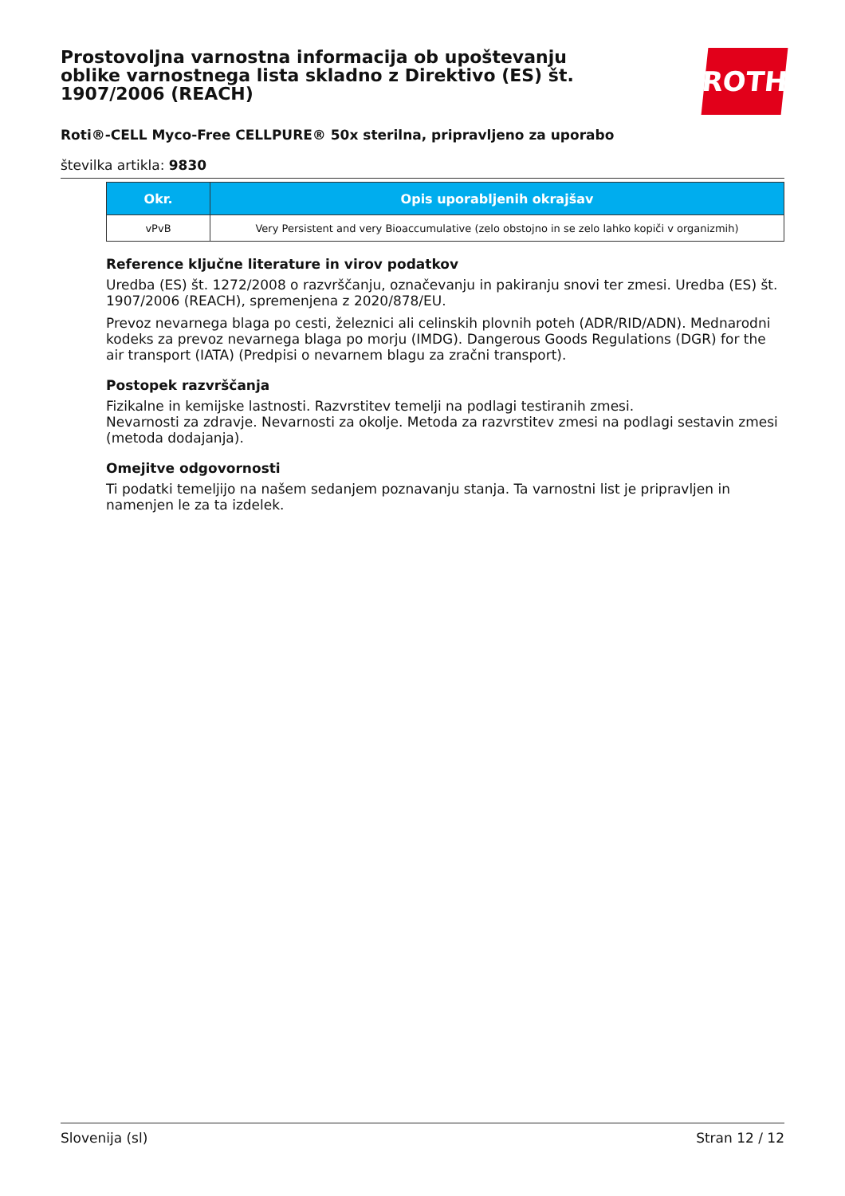Prostovoljna varnostna informacija ob upoštevanju oblike varnostnega lista skladno z Direktivo (ES) št. 1907/2006 (REACH)
ROTH
Roti®-CELL Myco-Free CELLPURE® 50x sterilna, pripravljeno za uporabo
številka artikla: 9830
| Okr. | Opis uporabljenih okrajšav |
| --- | --- |
| vPvB | Very Persistent and very Bioaccumulative (zelo obstojno in se zelo lahko kopiči v organizmih) |
Reference ključne literature in virov podatkov
Uredba (ES) št. 1272/2008 o razvrščanju, označevanju in pakiranju snovi ter zmesi. Uredba (ES) št. 1907/2006 (REACH), spremenjena z 2020/878/EU.
Prevoz nevarnega blaga po cesti, železnici ali celinskih plovnih poteh (ADR/RID/ADN). Mednarodni kodeks za prevoz nevarnega blaga po morju (IMDG). Dangerous Goods Regulations (DGR) for the air transport (IATA) (Predpisi o nevarnem blagu za zračni transport).
Postopek razvrščanja
Fizikalne in kemijske lastnosti. Razvrstitev temelji na podlagi testiranih zmesi.
Nevarnosti za zdravje. Nevarnosti za okolje. Metoda za razvrstitev zmesi na podlagi sestavin zmesi (metoda dodajanja).
Omejitve odgovornosti
Ti podatki temeljijo na našem sedanjem poznavanju stanja. Ta varnostni list je pripravljen in namenjen le za ta izdelek.
Slovenija (sl) Stran 12 / 12